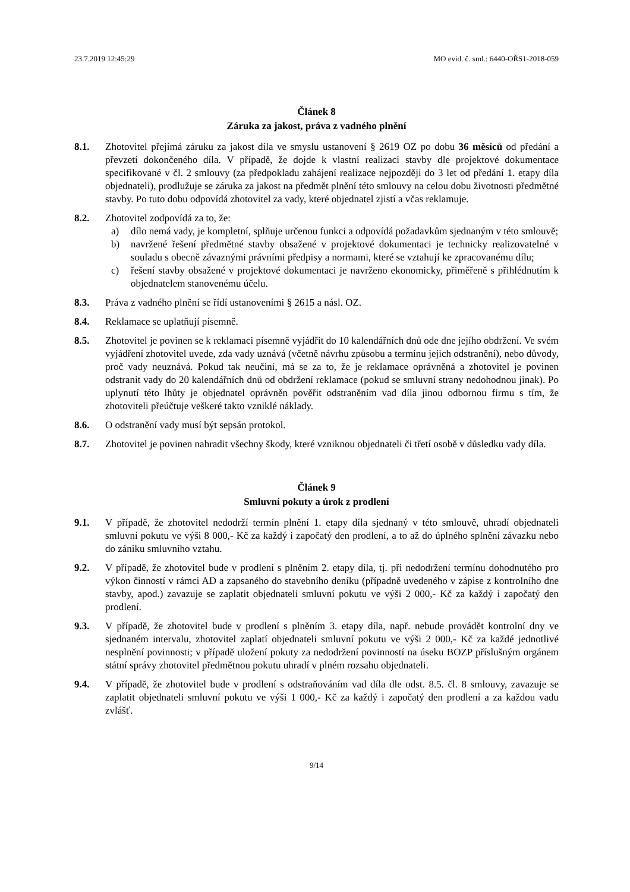23.7.2019 12:45:29 MO evid. č. sml.: 6440-OŘS1-2018-059
Článek 8
Záruka za jakost, práva z vadného plnění
8.1. Zhotovitel přejímá záruku za jakost díla ve smyslu ustanovení § 2619 OZ po dobu 36 měsíců od předání a převzetí dokončeného díla. V případě, že dojde k vlastní realizaci stavby dle projektové dokumentace specifikované v čl. 2 smlouvy (za předpokladu zahájení realizace nejpozději do 3 let od předání 1. etapy díla objednateli), prodlužuje se záruka za jakost na předmět plnění této smlouvy na celou dobu životnosti předmětné stavby. Po tuto dobu odpovídá zhotovitel za vady, které objednatel zjistí a včas reklamuje.
8.2. Zhotovitel zodpovídá za to, že:
a) dílo nemá vady, je kompletní, splňuje určenou funkci a odpovídá požadavkům sjednaným v této smlouvě;
b) navržené řešení předmětné stavby obsažené v projektové dokumentaci je technicky realizovatelné v souladu s obecně závaznými právními předpisy a normami, které se vztahují ke zpracovanému dílu;
c) řešení stavby obsažené v projektové dokumentaci je navrženo ekonomicky, přiměřeně s přihlédnutím k objednatelem stanovenému účelu.
8.3. Práva z vadného plnění se řídí ustanoveními § 2615 a násl. OZ.
8.4. Reklamace se uplatňují písemně.
8.5. Zhotovitel je povinen se k reklamaci písemně vyjádřit do 10 kalendářních dnů ode dne jejího obdržení. Ve svém vyjádření zhotovitel uvede, zda vady uznává (včetně návrhu způsobu a termínu jejich odstranění), nebo důvody, proč vady neuznává. Pokud tak neučiní, má se za to, že je reklamace oprávněná a zhotovitel je povinen odstranit vady do 20 kalendářních dnů od obdržení reklamace (pokud se smluvní strany nedohodnou jinak). Po uplynutí této lhůty je objednatel oprávněn pověřit odstraněním vad díla jinou odbornou firmu s tím, že zhotoviteli přeúčtuje veškeré takto vzniklé náklady.
8.6. O odstranění vady musí být sepsán protokol.
8.7. Zhotovitel je povinen nahradit všechny škody, které vzniknou objednateli či třetí osobě v důsledku vady díla.
Článek 9
Smluvní pokuty a úrok z prodlení
9.1. V případě, že zhotovitel nedodrží termín plnění 1. etapy díla sjednaný v této smlouvě, uhradí objednateli smluvní pokutu ve výši 8 000,- Kč za každý i započatý den prodlení, a to až do úplného splnění závazku nebo do zániku smluvního vztahu.
9.2. V případě, že zhotovitel bude v prodlení s plněním 2. etapy díla, tj. při nedodržení termínu dohodnutého pro výkon činností v rámci AD a zapsaného do stavebního deníku (případně uvedeného v zápise z kontrolního dne stavby, apod.) zavazuje se zaplatit objednateli smluvní pokutu ve výši 2 000,- Kč za každý i započatý den prodlení.
9.3. V případě, že zhotovitel bude v prodlení s plněním 3. etapy díla, např. nebude provádět kontrolní dny ve sjednaném intervalu, zhotovitel zaplatí objednateli smluvní pokutu ve výši 2 000,- Kč za každé jednotlivé nesplnění povinnosti; v případě uložení pokuty za nedodržení povinností na úseku BOZP příslušným orgánem státní správy zhotovitel předmětnou pokutu uhradí v plném rozsahu objednateli.
9.4. V případě, že zhotovitel bude v prodlení s odstraňováním vad díla dle odst. 8.5. čl. 8 smlouvy, zavazuje se zaplatit objednateli smluvní pokutu ve výši 1 000,- Kč za každý i započatý den prodlení a za každou vadu zvlášť.
9/14